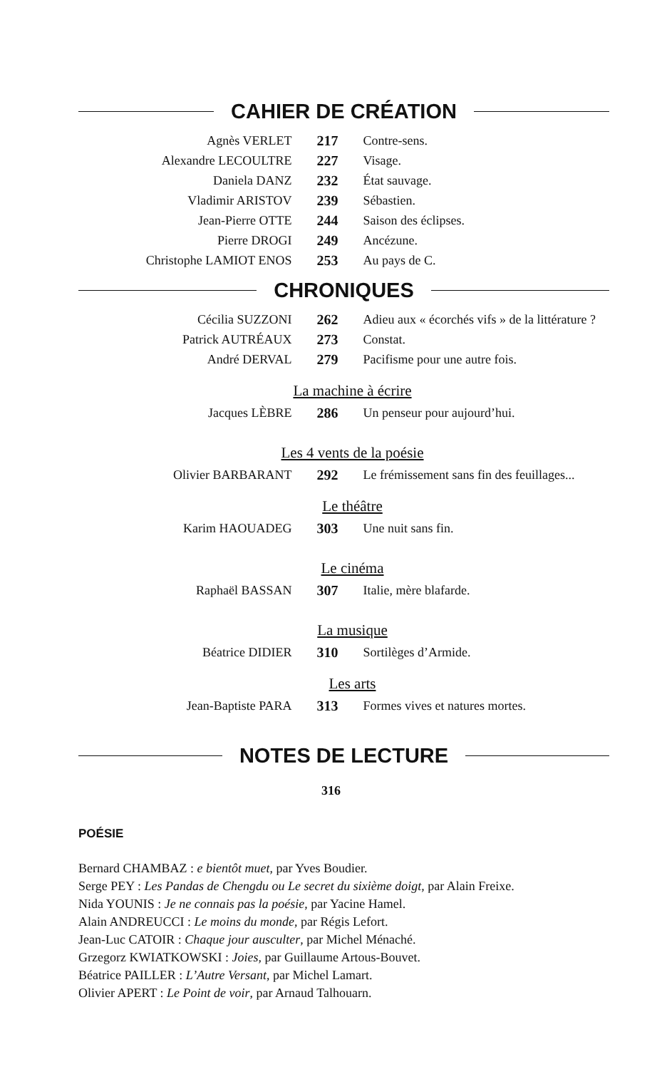CAHIER DE CRÉATION
| Agnès VERLET | 217 | Contre-sens. |
| Alexandre LECOULTRE | 227 | Visage. |
| Daniela DANZ | 232 | État sauvage. |
| Vladimir ARISTOV | 239 | Sébastien. |
| Jean-Pierre OTTE | 244 | Saison des éclipses. |
| Pierre DROGI | 249 | Ancézune. |
| Christophe LAMIOT ENOS | 253 | Au pays de C. |
CHRONIQUES
| Cécilia SUZZONI | 262 | Adieu aux « écorchés vifs » de la littérature ? |
| Patrick AUTRÉAUX | 273 | Constat. |
| André DERVAL | 279 | Pacifisme pour une autre fois. |
La machine à écrire
| Jacques LÈBRE | 286 | Un penseur pour aujourd’hui. |
Les 4 vents de la poésie
| Olivier BARBARANT | 292 | Le frémissement sans fin des feuillages... |
Le théâtre
| Karim HAOUADEG | 303 | Une nuit sans fin. |
Le cinéma
| Raphaël BASSAN | 307 | Italie, mère blafarde. |
La musique
| Béatrice DIDIER | 310 | Sortilèges d’Armide. |
Les arts
| Jean-Baptiste PARA | 313 | Formes vives et natures mortes. |
NOTES DE LECTURE
316
POÉSIE
Bernard CHAMBAZ : e bientôt muet, par Yves Boudier.
Serge PEY : Les Pandas de Chengdu ou Le secret du sixième doigt, par Alain Freixe.
Nida YOUNIS : Je ne connais pas la poésie, par Yacine Hamel.
Alain ANDREUCCI : Le moins du monde, par Régis Lefort.
Jean-Luc CATOIR : Chaque jour ausculter, par Michel Ménaché.
Grzegorz KWIATKOWSKI : Joies, par Guillaume Artous-Bouvet.
Béatrice PAILLER : L’Autre Versant, par Michel Lamart.
Olivier APERT : Le Point de voir, par Arnaud Talhouarn.